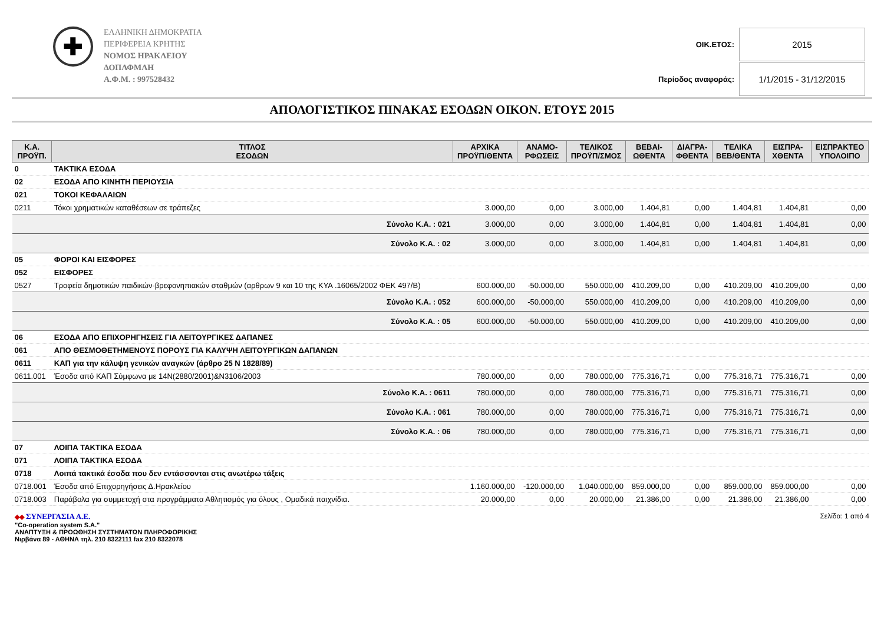✚
ΕΛΛΗΝΙΚΗ ΔΗΜΟΚΡΑΤΙΑ
ΠΕΡΙΦΕΡΕΙΑ ΚΡΗΤΗΣ
ΝΟΜΟΣ ΗΡΑΚΛΕΙΟΥ
ΔΟΠΑΦΜΑΗ
Α.Φ.Μ. : 997528432
| ΟΙΚ.ΕΤΟΣ: | 2015 |
| Περίοδος αναφοράς: | 1/1/2015 - 31/12/2015 |
ΑΠΟΛΟΓΙΣΤΙΚΟΣ ΠΙΝΑΚΑΣ ΕΣΟΔΩΝ ΟΙΚΟΝ. ΕΤΟΥΣ 2015
| Κ.Α. ΠΡΟΫΠ. | ΤΙΤΛΟΣ ΕΣΟΔΩΝ | ΑΡΧΙΚΑ ΠΡΟΫΠ/ΘΕΝΤΑ | ΑΝΑΜΟ- ΡΦΩΣΕΙΣ | ΤΕΛΙΚΟΣ ΠΡΟΫΠ/ΣΜΟΣ | ΒΕΒΑΙ- ΩΘΕΝΤΑ | ΔΙΑΓΡΑ- ΦΘΕΝΤΑ | ΤΕΛΙΚΑ ΒΕΒ/ΘΕΝΤΑ | ΕΙΣΠΡΑ- ΧΘΕΝΤΑ | ΕΙΣΠΡΑΚΤΕΟ ΥΠΟΛΟΙΠΟ |
| --- | --- | --- | --- | --- | --- | --- | --- | --- | --- |
| 0 | ΤΑΚΤΙΚΑ ΕΣΟΔΑ | | | | | | | | |
| 02 | ΕΣΟΔΑ ΑΠΟ ΚΙΝΗΤΗ ΠΕΡΙΟΥΣΙΑ | | | | | | | | |
| 021 | ΤΟΚΟΙ ΚΕΦΑΛΑΙΩΝ | | | | | | | | |
| 0211 | Τόκοι χρηματικών καταθέσεων σε τράπεζες | 3.000,00 | 0,00 | 3.000,00 | 1.404,81 | 0,00 | 1.404,81 | 1.404,81 | 0,00 |
| Σύνολο Κ.Α. : 021 | | 3.000,00 | 0,00 | 3.000,00 | 1.404,81 | 0,00 | 1.404,81 | 1.404,81 | 0,00 |
| Σύνολο Κ.Α. : 02 | | 3.000,00 | 0,00 | 3.000,00 | 1.404,81 | 0,00 | 1.404,81 | 1.404,81 | 0,00 |
| 05 | ΦΟΡΟΙ ΚΑΙ ΕΙΣΦΟΡΕΣ | | | | | | | | |
| 052 | ΕΙΣΦΟΡΕΣ | | | | | | | | |
| 0527 | Τροφεία δημοτικών παιδικών-βρεφονηπιακών σταθμών (αρθρων 9 και 10 της ΚΥΑ .16065/2002 ΦΕΚ 497/Β) | 600.000,00 | -50.000,00 | 550.000,00 | 410.209,00 | 0,00 | 410.209,00 | 410.209,00 | 0,00 |
| Σύνολο Κ.Α. : 052 | | 600.000,00 | -50.000,00 | 550.000,00 | 410.209,00 | 0,00 | 410.209,00 | 410.209,00 | 0,00 |
| Σύνολο Κ.Α. : 05 | | 600.000,00 | -50.000,00 | 550.000,00 | 410.209,00 | 0,00 | 410.209,00 | 410.209,00 | 0,00 |
| 06 | ΕΣΟΔΑ ΑΠΟ ΕΠΙΧΟΡΗΓΗΣΕΙΣ ΓΙΑ ΛΕΙΤΟΥΡΓΙΚΕΣ ΔΑΠΑΝΕΣ | | | | | | | | |
| 061 | ΑΠΟ ΘΕΣΜΟΘΕΤΗΜΕΝΟΥΣ ΠΟΡΟΥΣ ΓΙΑ ΚΑΛΥΨΗ ΛΕΙΤΟΥΡΓΙΚΩΝ ΔΑΠΑΝΩΝ | | | | | | | | |
| 0611 | ΚΑΠ για την κάλυψη γενικών αναγκών (άρθρο 25 Ν 1828/89) | | | | | | | | |
| 0611.001 | Έσοδα από ΚΑΠ Σύμφωνα με 14Ν(2880/2001)&Ν3106/2003 | 780.000,00 | 0,00 | 780.000,00 | 775.316,71 | 0,00 | 775.316,71 | 775.316,71 | 0,00 |
| Σύνολο Κ.Α. : 0611 | | 780.000,00 | 0,00 | 780.000,00 | 775.316,71 | 0,00 | 775.316,71 | 775.316,71 | 0,00 |
| Σύνολο Κ.Α. : 061 | | 780.000,00 | 0,00 | 780.000,00 | 775.316,71 | 0,00 | 775.316,71 | 775.316,71 | 0,00 |
| Σύνολο Κ.Α. : 06 | | 780.000,00 | 0,00 | 780.000,00 | 775.316,71 | 0,00 | 775.316,71 | 775.316,71 | 0,00 |
| 07 | ΛΟΙΠΑ ΤΑΚΤΙΚΑ ΕΣΟΔΑ | | | | | | | | |
| 071 | ΛΟΙΠΑ ΤΑΚΤΙΚΑ ΕΣΟΔΑ | | | | | | | | |
| 0718 | Λοιπά τακτικά έσοδα που δεν εντάσσονται στις ανωτέρω τάξεις | | | | | | | | |
| 0718.001 | Έσοδα από Επιχορηγήσεις Δ.Ηρακλείου | 1.160.000,00 | -120.000,00 | 1.040.000,00 | 859.000,00 | 0,00 | 859.000,00 | 859.000,00 | 0,00 |
| 0718.003 | Παράβολα για συμμετοχή στα προγράμματα Αθλητισμός για όλους , Ομαδικά παιχνίδια. | 20.000,00 | 0,00 | 20.000,00 | 21.386,00 | 0,00 | 21.386,00 | 21.386,00 | 0,00 |
◆◆ ΣΥΝΕΡΓΑΣΙΑ Α.Ε.
"Co-operation system S.A."
ΑΝΑΠΤΥΞΗ & ΠΡΟΩΘΗΣΗ ΣΥΣΤΗΜΑΤΩΝ ΠΛΗΡΟΦΟΡΙΚΗΣ
Νιρβάνα 89 - ΑΘΗΝΑ τηλ. 210 8322111 fax 210 8322078
Σελίδα: 1 από 4